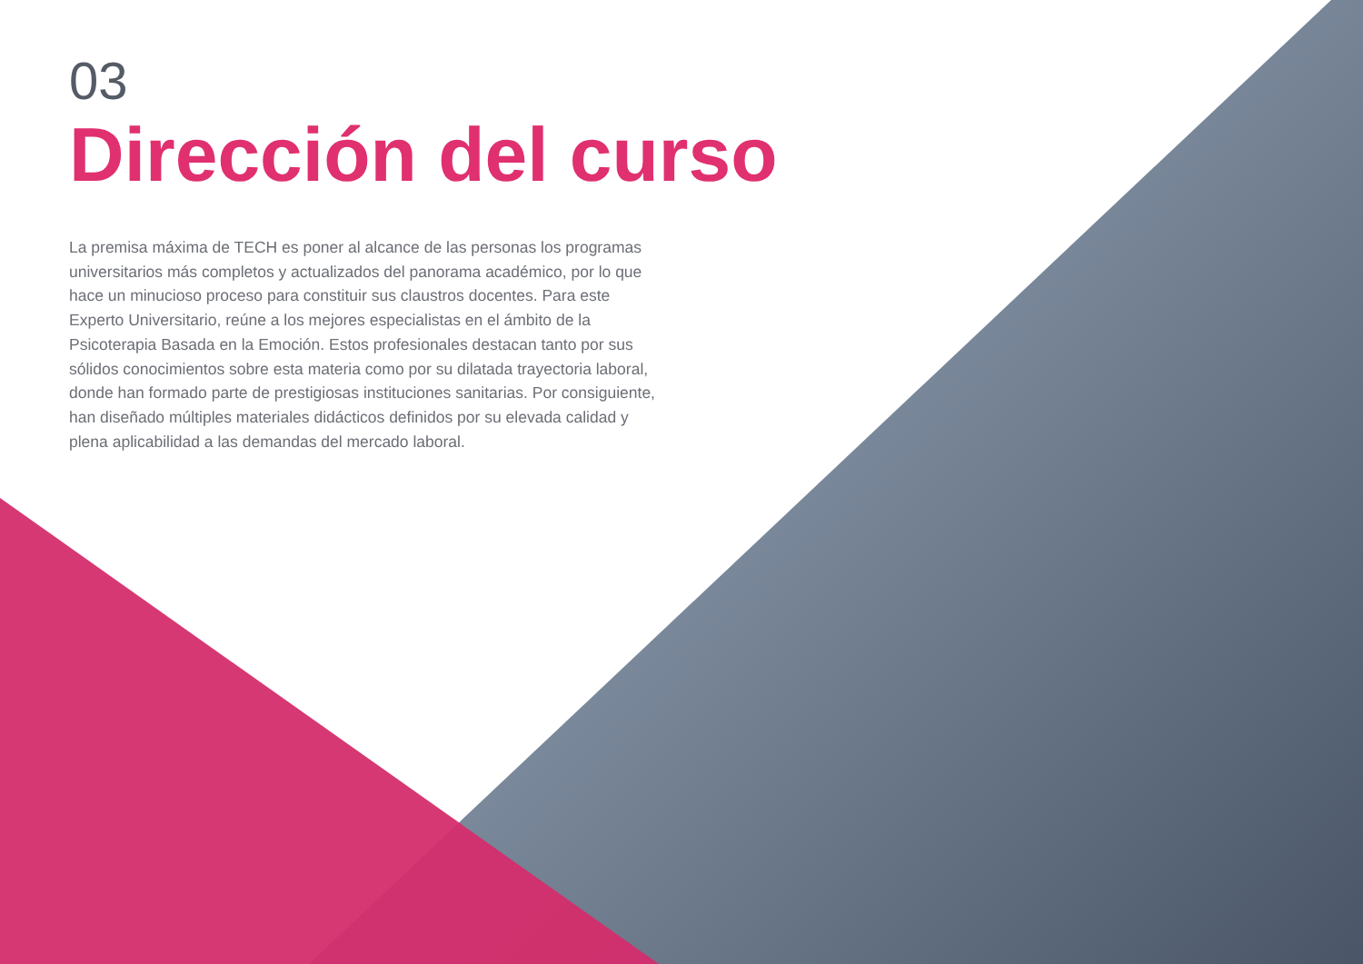03
Dirección del curso
La premisa máxima de TECH es poner al alcance de las personas los programas universitarios más completos y actualizados del panorama académico, por lo que hace un minucioso proceso para constituir sus claustros docentes. Para este Experto Universitario, reúne a los mejores especialistas en el ámbito de la Psicoterapia Basada en la Emoción. Estos profesionales destacan tanto por sus sólidos conocimientos sobre esta materia como por su dilatada trayectoria laboral, donde han formado parte de prestigiosas instituciones sanitarias. Por consiguiente, han diseñado múltiples materiales didácticos definidos por su elevada calidad y plena aplicabilidad a las demandas del mercado laboral.